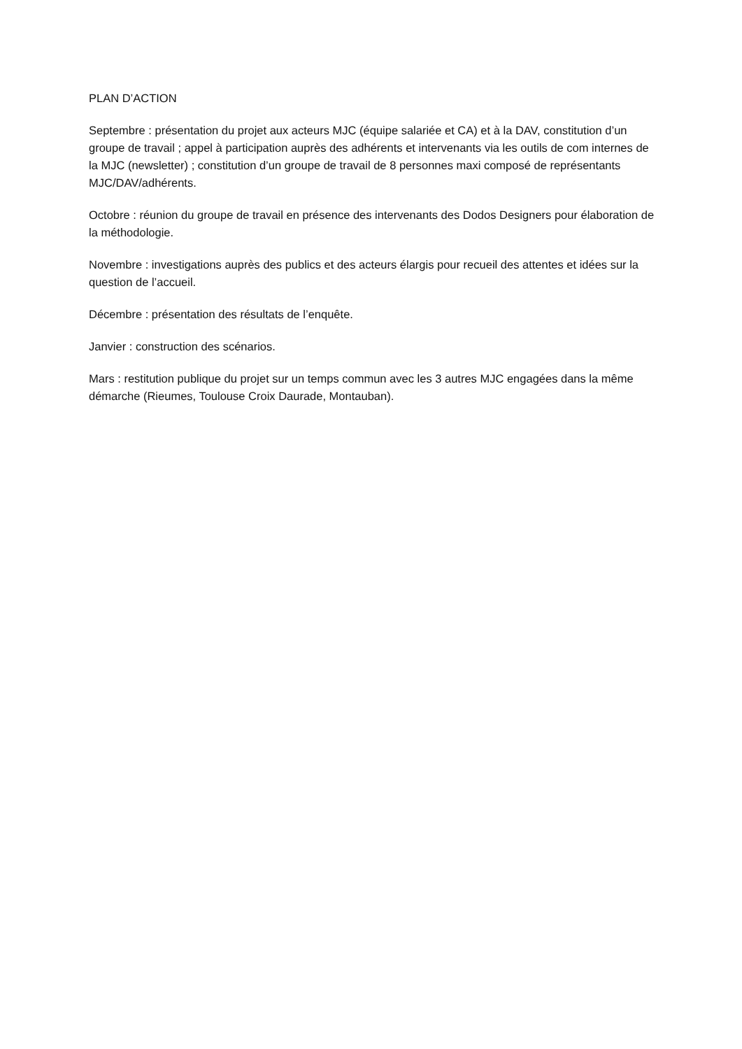PLAN D’ACTION
Septembre : présentation du projet aux acteurs MJC (équipe salariée et CA) et à la DAV, constitution d’un groupe de travail ; appel à participation auprès des adhérents et intervenants via les outils de com internes de la MJC (newsletter) ; constitution d’un groupe de travail de 8 personnes maxi composé de représentants MJC/DAV/adhérents.
Octobre : réunion du groupe de travail en présence des intervenants des Dodos Designers pour élaboration de la méthodologie.
Novembre : investigations auprès des publics et des acteurs élargis pour recueil des attentes et idées sur la question de l’accueil.
Décembre : présentation des résultats de l’enquête.
Janvier : construction des scénarios.
Mars : restitution publique du projet sur un temps commun avec les 3 autres MJC engagées dans la même démarche (Rieumes, Toulouse Croix Daurade, Montauban).